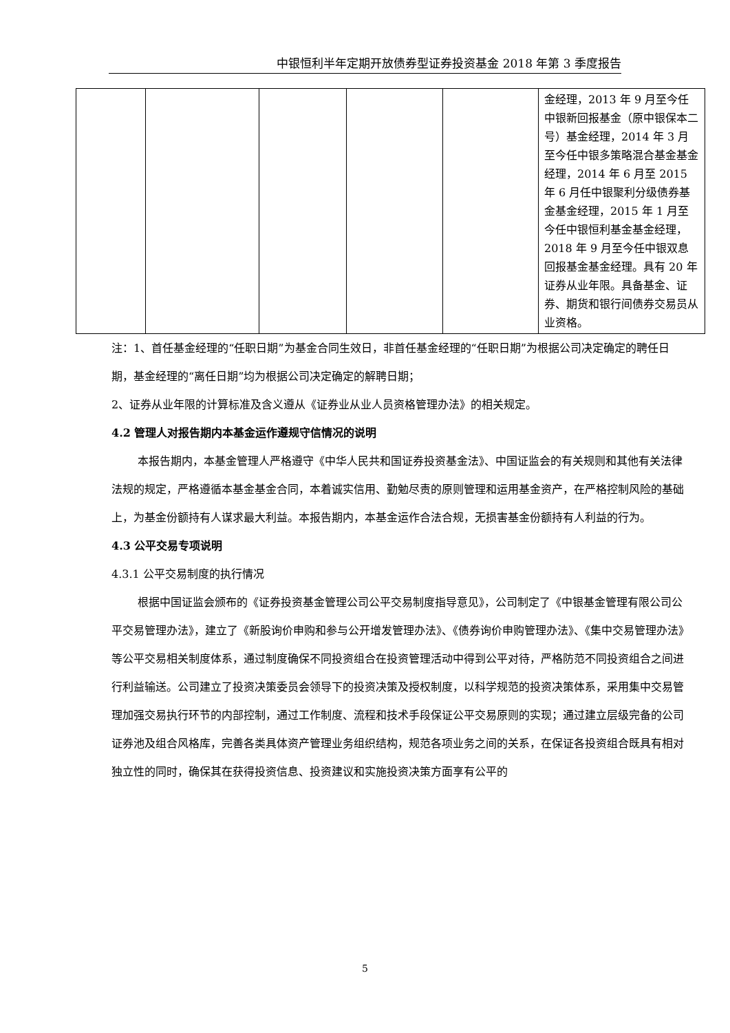中银恒利半年定期开放债券型证券投资基金 2018 年第 3 季度报告
| | | | | | 金经理，2013 年 9 月至今任中银新回报基金（原中银保本二号）基金经理，2014 年 3 月至今任中银多策略混合基金基金经理，2014 年 6 月至 2015 年 6 月任中银聚利分级债券基金基金经理，2015 年 1 月至今任中银恒利基金基金经理，2018 年 9 月至今任中银双息回报基金基金经理。具有 20 年证券从业年限。具备基金、证券、期货和银行间债券交易员从业资格。 |
注：1、首任基金经理的“任职日期”为基金合同生效日，非首任基金经理的“任职日期”为根据公司决定确定的聘任日期，基金经理的“离任日期”均为根据公司决定确定的解聘日期；
2、证券从业年限的计算标准及含义遵从《证券业从业人员资格管理办法》的相关规定。
4.2 管理人对报告期内本基金运作遵规守信情况的说明
本报告期内，本基金管理人严格遵守《中华人民共和国证券投资基金法》、中国证监会的有关规则和其他有关法律法规的规定，严格遵循本基金基金合同，本着诚实信用、勤勉尽责的原则管理和运用基金资产，在严格控制风险的基础上，为基金份额持有人谋求最大利益。本报告期内，本基金运作合法合规，无损害基金份额持有人利益的行为。
4.3 公平交易专项说明
4.3.1 公平交易制度的执行情况
根据中国证监会颁布的《证券投资基金管理公司公平交易制度指导意见》，公司制定了《中银基金管理有限公司公平交易管理办法》，建立了《新股询价申购和参与公开增发管理办法》、《债券询价申购管理办法》、《集中交易管理办法》等公平交易相关制度体系，通过制度确保不同投资组合在投资管理活动中得到公平对待，严格防范不同投资组合之间进行利益输送。公司建立了投资决策委员会领导下的投资决策及授权制度，以科学规范的投资决策体系，采用集中交易管理加强交易执行环节的内部控制，通过工作制度、流程和技术手段保证公平交易原则的实现；通过建立层级完备的公司证券池及组合风格库，完善各类具体资产管理业务组织结构，规范各项业务之间的关系，在保证各投资组合既具有相对独立性的同时，确保其在获得投资信息、投资建议和实施投资决策方面享有公平的
5